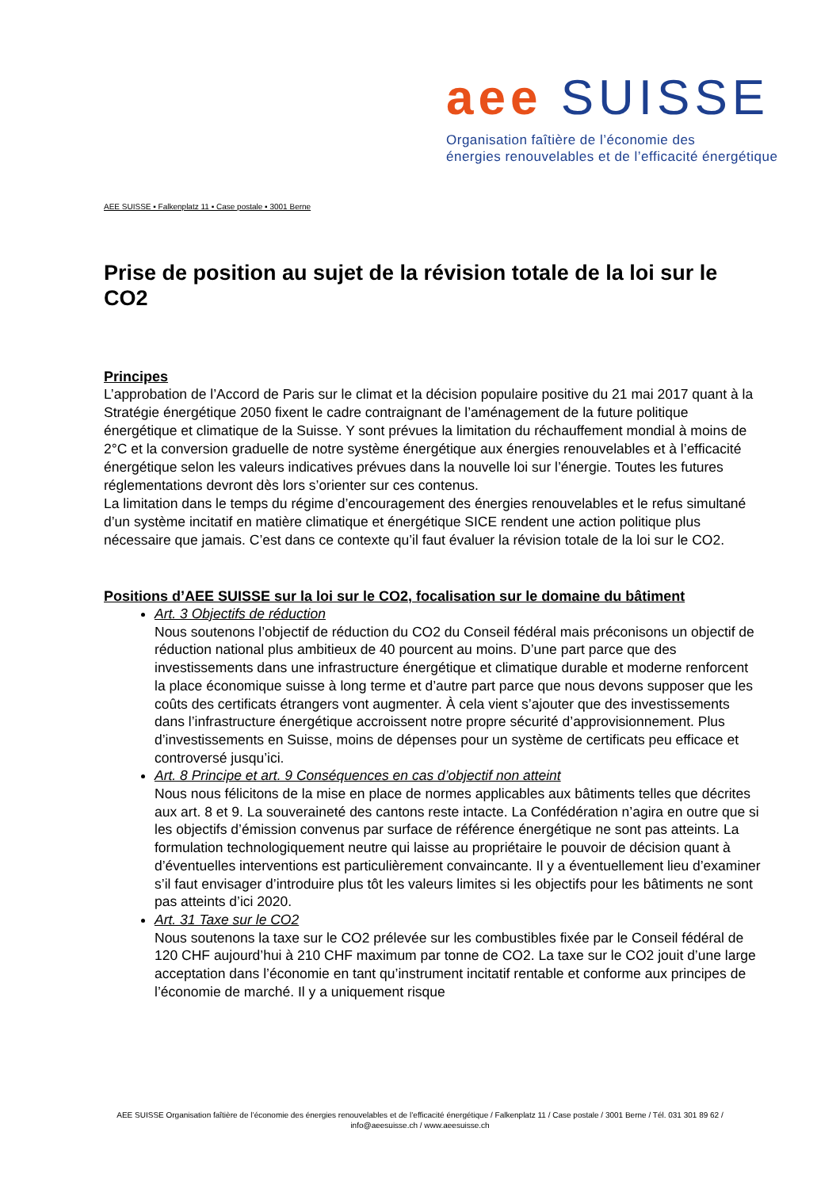aee SUISSE
Organisation faîtière de l’économie des
énergies renouvelables et de l’efficacité énergétique
AEE SUISSE ▪ Falkenplatz 11 ▪ Case postale ▪ 3001 Berne
Prise de position au sujet de la révision totale de la loi sur le CO2
Principes
L’approbation de l’Accord de Paris sur le climat et la décision populaire positive du 21 mai 2017 quant à la Stratégie énergétique 2050 fixent le cadre contraignant de l’aménagement de la future politique énergétique et climatique de la Suisse. Y sont prévues la limitation du réchauffement mondial à moins de 2°C et la conversion graduelle de notre système énergétique aux énergies renouvelables et à l’efficacité énergétique selon les valeurs indicatives prévues dans la nouvelle loi sur l’énergie. Toutes les futures réglementations devront dès lors s’orienter sur ces contenus.
La limitation dans le temps du régime d’encouragement des énergies renouvelables et le refus simultané d’un système incitatif en matière climatique et énergétique SICE rendent une action politique plus nécessaire que jamais. C’est dans ce contexte qu’il faut évaluer la révision totale de la loi sur le CO2.
Positions d’AEE SUISSE sur la loi sur le CO2, focalisation sur le domaine du bâtiment
Art. 3 Objectifs de réduction
Nous soutenons l’objectif de réduction du CO2 du Conseil fédéral mais préconisons un objectif de réduction national plus ambitieux de 40 pourcent au moins. D’une part parce que des investissements dans une infrastructure énergétique et climatique durable et moderne renforcent la place économique suisse à long terme et d’autre part parce que nous devons supposer que les coûts des certificats étrangers vont augmenter. À cela vient s’ajouter que des investissements dans l’infrastructure énergétique accroissent notre propre sécurité d’approvisionnement. Plus d’investissements en Suisse, moins de dépenses pour un système de certificats peu efficace et controversé jusqu’ici.
Art. 8 Principe et art. 9 Conséquences en cas d’objectif non atteint
Nous nous félicitons de la mise en place de normes applicables aux bâtiments telles que décrites aux art. 8 et 9. La souveraineté des cantons reste intacte. La Confédération n’agira en outre que si les objectifs d’émission convenus par surface de référence énergétique ne sont pas atteints. La formulation technologiquement neutre qui laisse au propriétaire le pouvoir de décision quant à d’éventuelles interventions est particulièrement convaincante. Il y a éventuellement lieu d’examiner s’il faut envisager d’introduire plus tôt les valeurs limites si les objectifs pour les bâtiments ne sont pas atteints d’ici 2020.
Art. 31 Taxe sur le CO2
Nous soutenons la taxe sur le CO2 prélevée sur les combustibles fixée par le Conseil fédéral de 120 CHF aujourd’hui à 210 CHF maximum par tonne de CO2. La taxe sur le CO2 jouit d’une large acceptation dans l’économie en tant qu’instrument incitatif rentable et conforme aux principes de l’économie de marché. Il y a uniquement risque
AEE SUISSE Organisation faîtière de l’économie des énergies renouvelables et de l’efficacité énergétique / Falkenplatz 11 / Case postale / 3001 Berne / Tél. 031 301 89 62 /
info@aeesuisse.ch / www.aeesuisse.ch